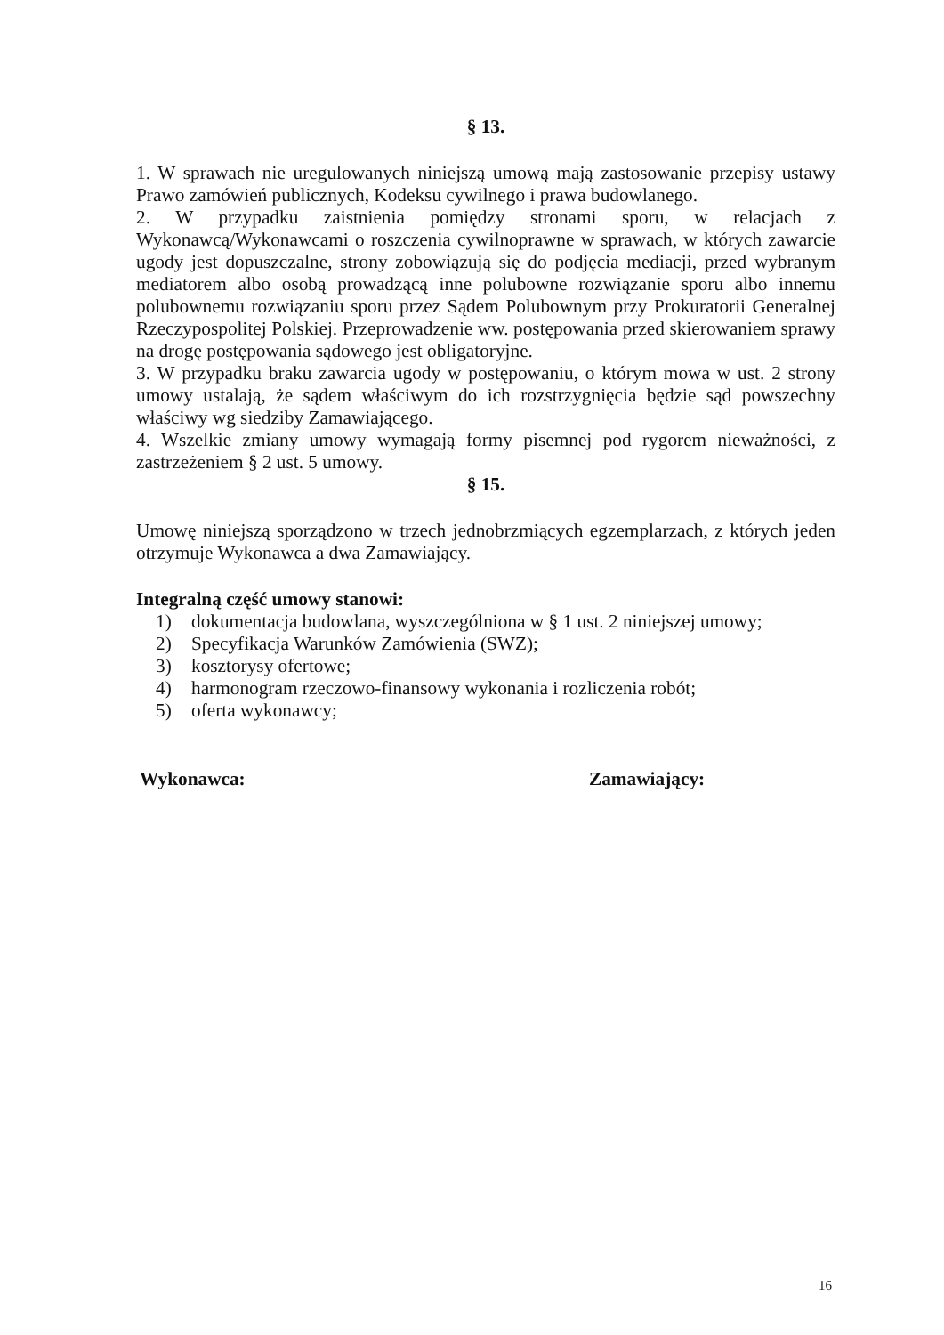§ 13.
1. W sprawach nie uregulowanych niniejszą umową mają zastosowanie przepisy ustawy Prawo zamówień publicznych, Kodeksu cywilnego i prawa budowlanego.
2. W przypadku zaistnienia pomiędzy stronami sporu, w relacjach z Wykonawcą/Wykonawcami o roszczenia cywilnoprawne w sprawach, w których zawarcie ugody jest dopuszczalne, strony zobowiązują się do podjęcia mediacji, przed wybranym mediatorem albo osobą prowadzącą inne polubowne rozwiązanie sporu albo innemu polubownemu rozwiązaniu sporu przez Sądem Polubownym przy Prokuratorii Generalnej Rzeczypospolitej Polskiej. Przeprowadzenie ww. postępowania przed skierowaniem sprawy na drogę postępowania sądowego jest obligatoryjne.
3. W przypadku braku zawarcia ugody w postępowaniu, o którym mowa w ust. 2 strony umowy ustalają, że sądem właściwym do ich rozstrzygnięcia będzie sąd powszechny właściwy wg siedziby Zamawiającego.
4. Wszelkie zmiany umowy wymagają formy pisemnej pod rygorem nieważności, z zastrzeżeniem § 2 ust. 5 umowy.
§ 15.
Umowę niniejszą sporządzono w trzech jednobrzmiących egzemplarzach, z których jeden otrzymuje Wykonawca a dwa Zamawiający.
Integralną część umowy stanowi:
1) dokumentacja budowlana, wyszczególniona w § 1 ust. 2 niniejszej umowy;
2) Specyfikacja Warunków Zamówienia (SWZ);
3) kosztorysy ofertowe;
4) harmonogram rzeczowo-finansowy wykonania i rozliczenia robót;
5) oferta wykonawcy;
Wykonawca: Zamawiający:
16